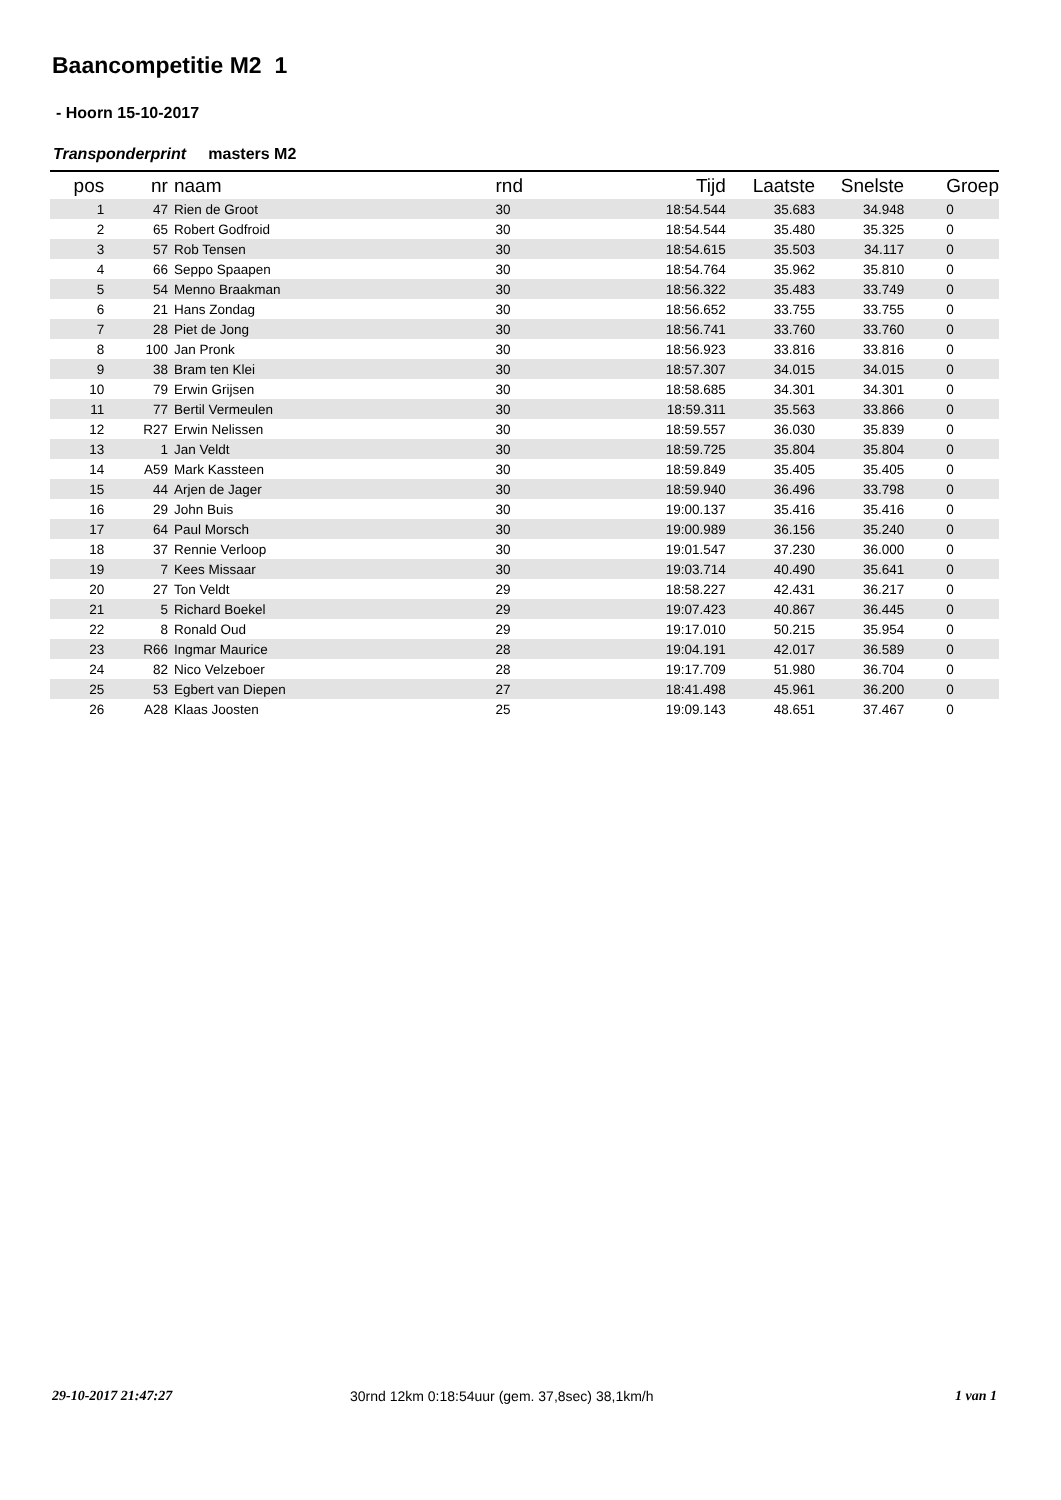Baancompetitie M2 1
- Hoorn 15-10-2017
Transponderprint masters M2
| pos | nr | naam | rnd | Tijd | Laatste | Snelste | Groep |
| --- | --- | --- | --- | --- | --- | --- | --- |
| 1 | 47 | Rien de Groot | 30 | 18:54.544 | 35.683 | 34.948 | 0 |
| 2 | 65 | Robert Godfroid | 30 | 18:54.544 | 35.480 | 35.325 | 0 |
| 3 | 57 | Rob Tensen | 30 | 18:54.615 | 35.503 | 34.117 | 0 |
| 4 | 66 | Seppo Spaapen | 30 | 18:54.764 | 35.962 | 35.810 | 0 |
| 5 | 54 | Menno Braakman | 30 | 18:56.322 | 35.483 | 33.749 | 0 |
| 6 | 21 | Hans Zondag | 30 | 18:56.652 | 33.755 | 33.755 | 0 |
| 7 | 28 | Piet de Jong | 30 | 18:56.741 | 33.760 | 33.760 | 0 |
| 8 | 100 | Jan Pronk | 30 | 18:56.923 | 33.816 | 33.816 | 0 |
| 9 | 38 | Bram ten Klei | 30 | 18:57.307 | 34.015 | 34.015 | 0 |
| 10 | 79 | Erwin Grijsen | 30 | 18:58.685 | 34.301 | 34.301 | 0 |
| 11 | 77 | Bertil Vermeulen | 30 | 18:59.311 | 35.563 | 33.866 | 0 |
| 12 | R27 | Erwin Nelissen | 30 | 18:59.557 | 36.030 | 35.839 | 0 |
| 13 | 1 | Jan Veldt | 30 | 18:59.725 | 35.804 | 35.804 | 0 |
| 14 | A59 | Mark Kassteen | 30 | 18:59.849 | 35.405 | 35.405 | 0 |
| 15 | 44 | Arjen de Jager | 30 | 18:59.940 | 36.496 | 33.798 | 0 |
| 16 | 29 | John Buis | 30 | 19:00.137 | 35.416 | 35.416 | 0 |
| 17 | 64 | Paul Morsch | 30 | 19:00.989 | 36.156 | 35.240 | 0 |
| 18 | 37 | Rennie Verloop | 30 | 19:01.547 | 37.230 | 36.000 | 0 |
| 19 | 7 | Kees Missaar | 30 | 19:03.714 | 40.490 | 35.641 | 0 |
| 20 | 27 | Ton Veldt | 29 | 18:58.227 | 42.431 | 36.217 | 0 |
| 21 | 5 | Richard Boekel | 29 | 19:07.423 | 40.867 | 36.445 | 0 |
| 22 | 8 | Ronald Oud | 29 | 19:17.010 | 50.215 | 35.954 | 0 |
| 23 | R66 | Ingmar Maurice | 28 | 19:04.191 | 42.017 | 36.589 | 0 |
| 24 | 82 | Nico Velzeboer | 28 | 19:17.709 | 51.980 | 36.704 | 0 |
| 25 | 53 | Egbert van Diepen | 27 | 18:41.498 | 45.961 | 36.200 | 0 |
| 26 | A28 | Klaas Joosten | 25 | 19:09.143 | 48.651 | 37.467 | 0 |
29-10-2017 21:47:27
30rnd 12km 0:18:54uur (gem. 37,8sec) 38,1km/h
1 van 1